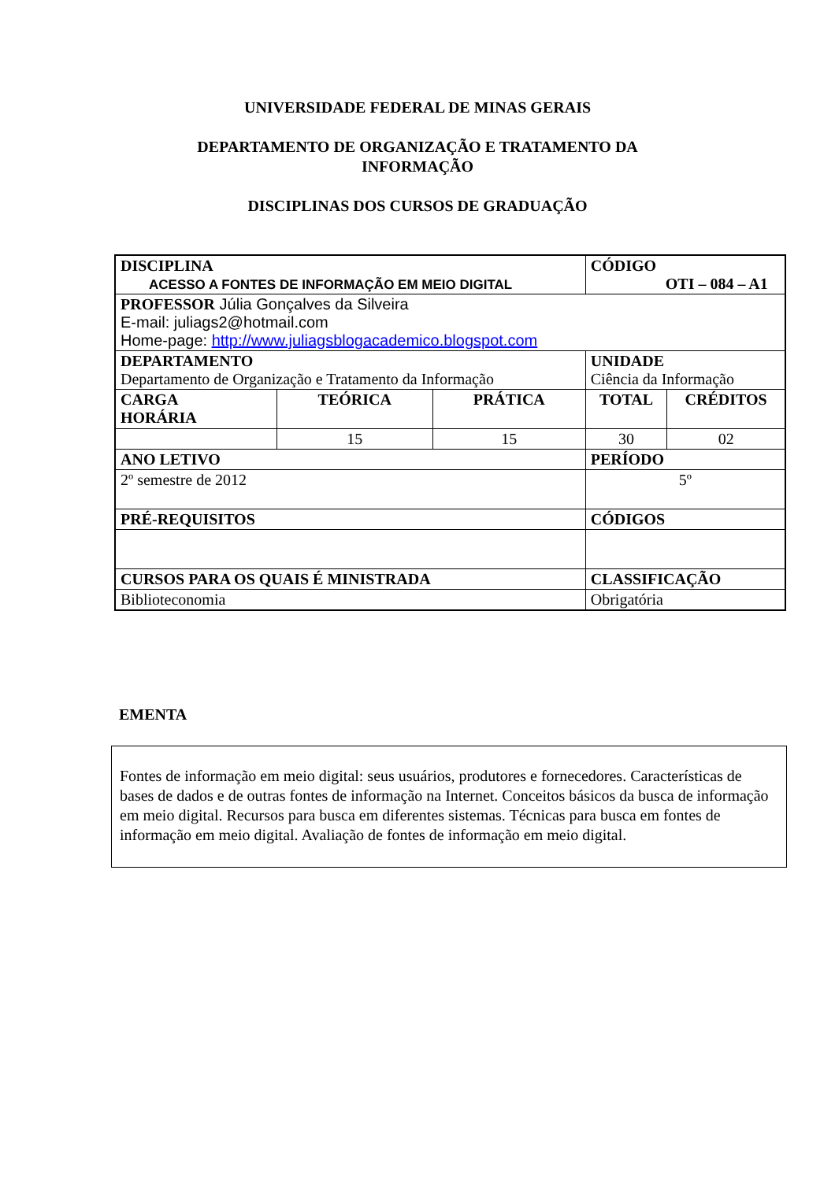UNIVERSIDADE FEDERAL DE MINAS GERAIS
DEPARTAMENTO DE ORGANIZAÇÃO E TRATAMENTO DA
INFORMAÇÃO
DISCIPLINAS DOS CURSOS DE GRADUAÇÃO
| DISCIPLINA ACESSO A FONTES DE INFORMAÇÃO EM MEIO DIGITAL | | | CÓDIGO OTI – 084 – A1 | |
| PROFESSOR Júlia Gonçalves da Silveira E-mail: juliags2@hotmail.com Home-page: http://www.juliagsblogacademico.blogspot.com | | | | |
| DEPARTAMENTO Departamento de Organização e Tratamento da Informação | | | UNIDADE Ciência da Informação | |
| CARGA HORÁRIA | TEÓRICA | PRÁTICA | TOTAL | CRÉDITOS |
| | 15 | 15 | 30 | 02 |
| ANO LETIVO | | | PERÍODO | |
| 2º semestre de 2012 | | | 5º | |
| PRÉ-REQUISITOS | | | CÓDIGOS | |
| CURSOS PARA OS QUAIS É MINISTRADA | | | CLASSIFICAÇÃO | |
| Biblioteconomia | | | Obrigatória | |
EMENTA
Fontes de informação em meio digital: seus usuários, produtores e fornecedores. Características de bases de dados e de outras fontes de informação na Internet. Conceitos básicos da busca de informação em meio digital. Recursos para busca em diferentes sistemas. Técnicas para busca em fontes de informação em meio digital. Avaliação de fontes de informação em meio digital.